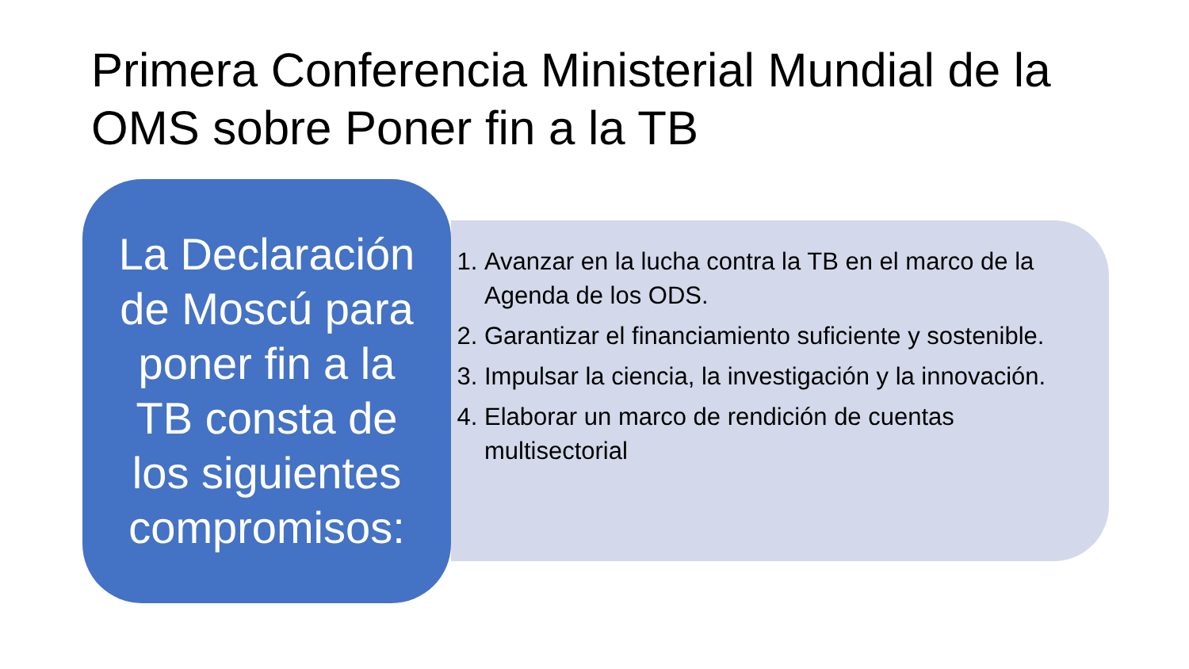Primera Conferencia Ministerial Mundial de la OMS sobre Poner fin a la TB
1. Avanzar en la lucha contra la TB en el marco de la Agenda de los ODS.
2. Garantizar el financiamiento suficiente y sostenible.
3. Impulsar la ciencia, la investigación y la innovación.
4. Elaborar un marco de rendición de cuentas multisectorial
La Declaración de Moscú para poner fin a la TB consta de los siguientes compromisos: